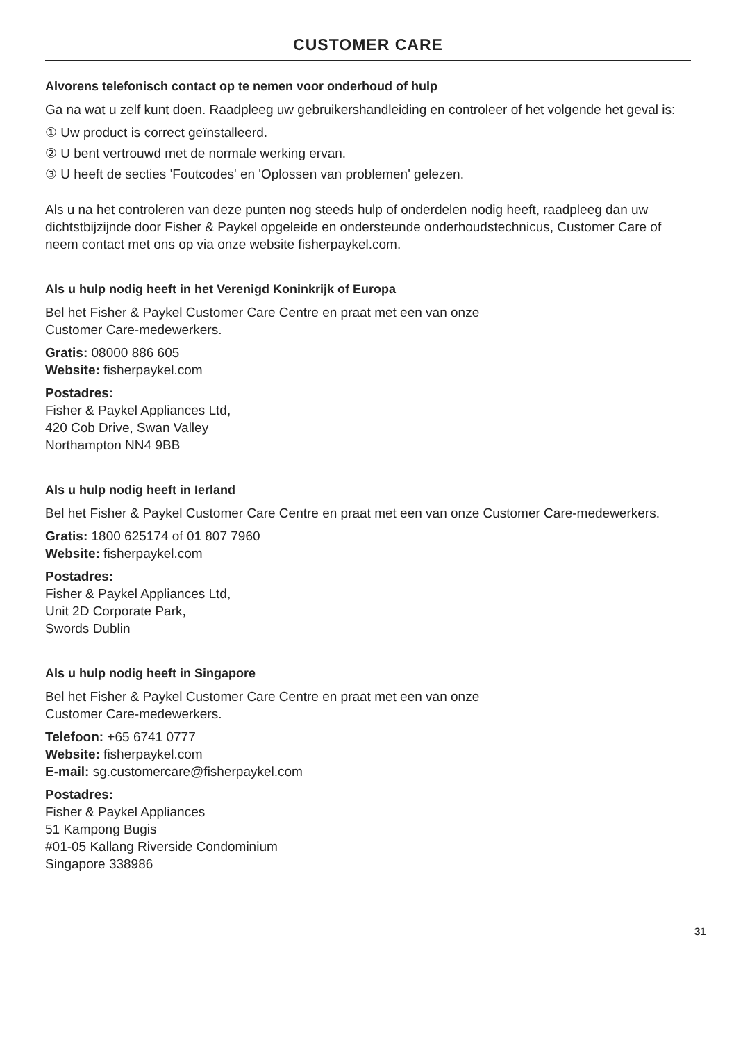CUSTOMER CARE
Alvorens telefonisch contact op te nemen voor onderhoud of hulp
Ga na wat u zelf kunt doen. Raadpleeg uw gebruikershandleiding en controleer of het volgende het geval is:
① Uw product is correct geïnstalleerd.
② U bent vertrouwd met de normale werking ervan.
③ U heeft de secties 'Foutcodes' en 'Oplossen van problemen' gelezen.
Als u na het controleren van deze punten nog steeds hulp of onderdelen nodig heeft, raadpleeg dan uw dichtstbijzijnde door Fisher & Paykel opgeleide en ondersteunde onderhoudstechnicus, Customer Care of neem contact met ons op via onze website fisherpaykel.com.
Als u hulp nodig heeft in het Verenigd Koninkrijk of Europa
Bel het Fisher & Paykel Customer Care Centre en praat met een van onze
Customer Care-medewerkers.
Gratis: 08000 886 605
Website: fisherpaykel.com
Postadres:
Fisher & Paykel Appliances Ltd,
420 Cob Drive, Swan Valley
Northampton NN4 9BB
Als u hulp nodig heeft in Ierland
Bel het Fisher & Paykel Customer Care Centre en praat met een van onze Customer Care-medewerkers.
Gratis: 1800 625174 of 01 807 7960
Website: fisherpaykel.com
Postadres:
Fisher & Paykel Appliances Ltd,
Unit 2D Corporate Park,
Swords Dublin
Als u hulp nodig heeft in Singapore
Bel het Fisher & Paykel Customer Care Centre en praat met een van onze
Customer Care-medewerkers.
Telefoon: +65 6741 0777
Website: fisherpaykel.com
E-mail: sg.customercare@fisherpaykel.com
Postadres:
Fisher & Paykel Appliances
51 Kampong Bugis
#01-05 Kallang Riverside Condominium
Singapore 338986
31